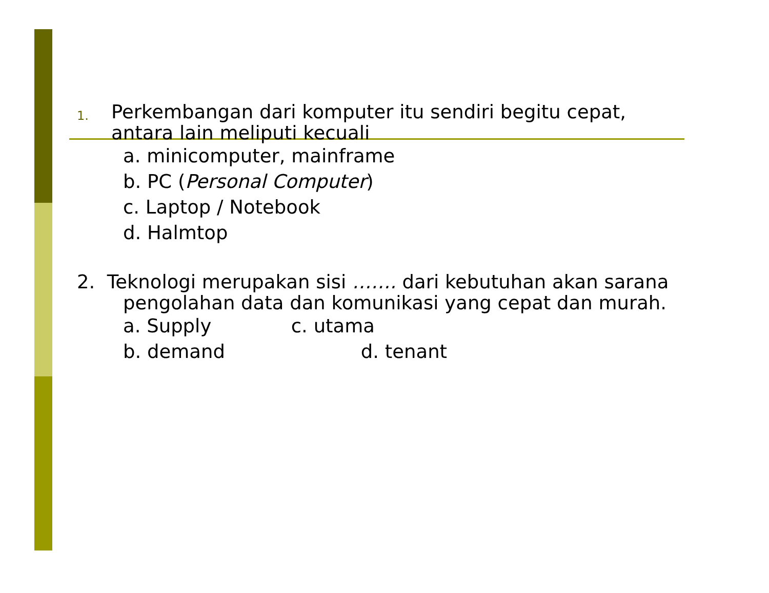1.
Perkembangan dari komputer itu sendiri begitu cepat, antara lain meliputi kecuali
a. minicomputer, mainframe
b. PC (Personal Computer)
c. Laptop / Notebook
d. Halmtop
2. Teknologi merupakan sisi ……. dari kebutuhan akan sarana
pengolahan data dan komunikasi yang cepat dan murah.
a. Supply c. utama
b. demand d. tenant